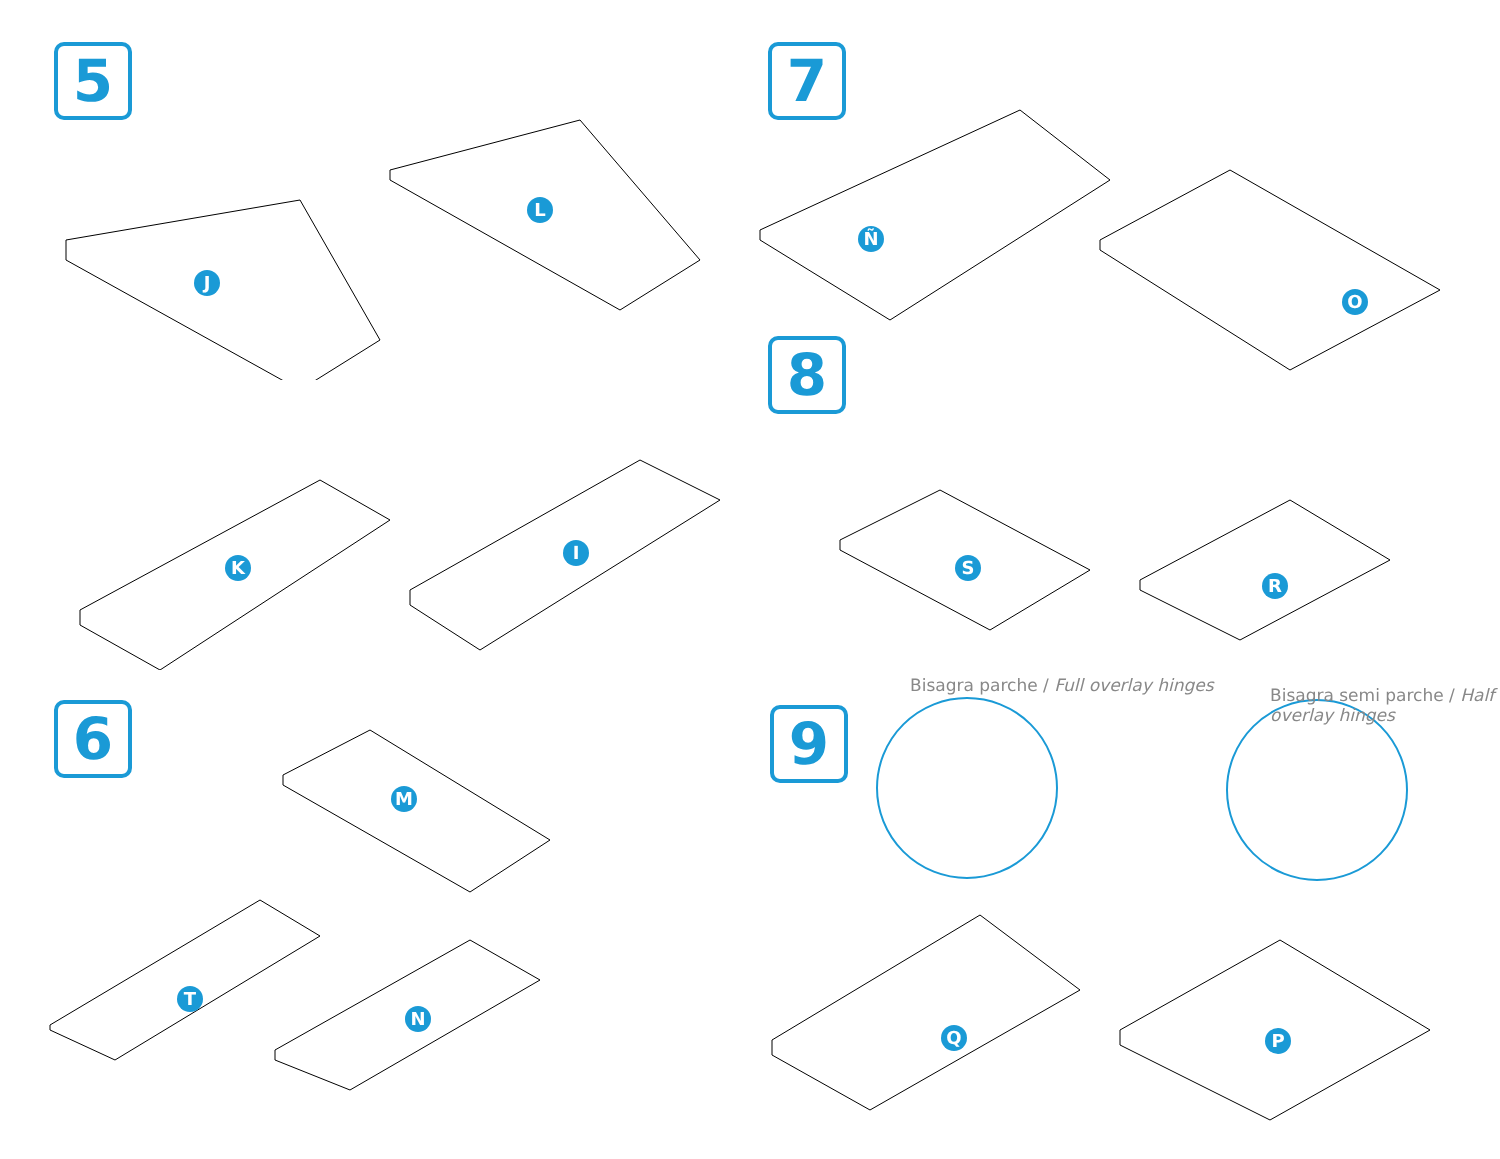5
J
L
7
Ñ
O
K
I
8
S
R
6
M
T
N
9
Bisagra parche / Full overlay hinges
Bisagra semi parche / Half overlay hinges
Q P